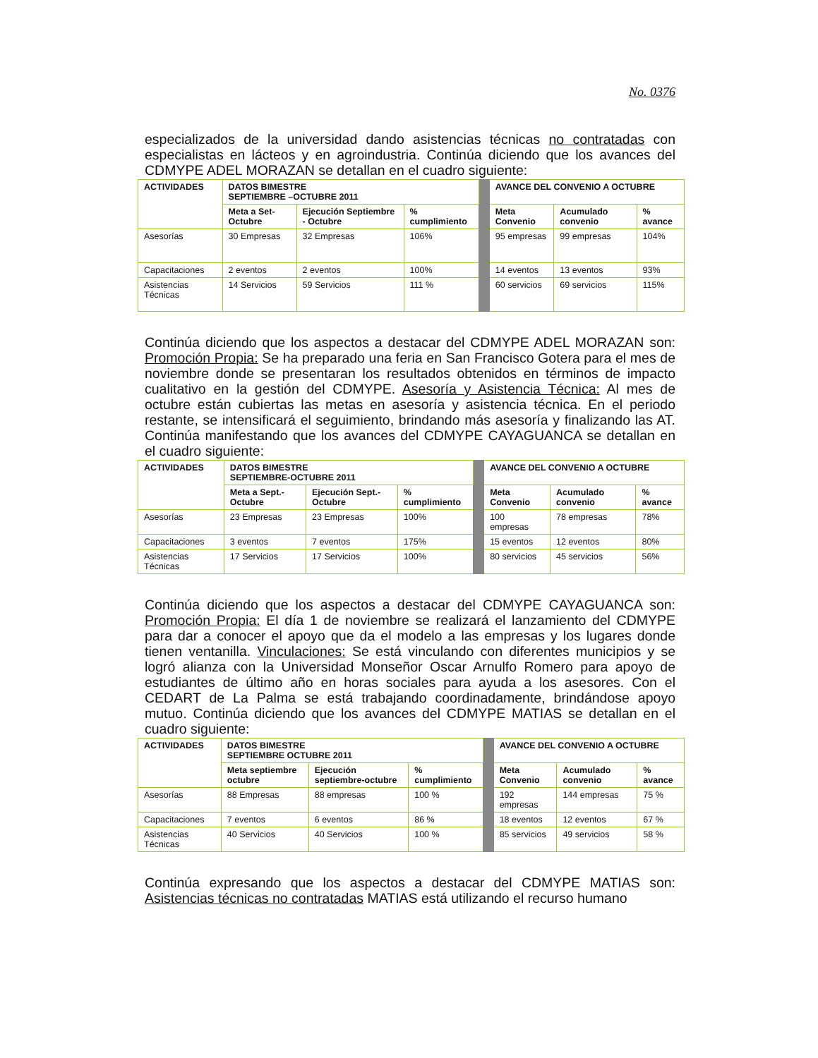No. 0376
especializados de la universidad dando asistencias técnicas no contratadas con especialistas en lácteos y en agroindustria. Continúa diciendo que los avances del CDMYPE ADEL MORAZAN se detallan en el cuadro siguiente:
| ACTIVIDADES | DATOS BIMESTRE SEPTIEMBRE –OCTUBRE 2011 | | | | AVANCE DEL CONVENIO A OCTUBRE | | |
| | Meta a Set-Octubre | Ejecución Septiembre - Octubre | % cumplimiento | | Meta Convenio | Acumulado convenio | % avance |
| Asesorías | 30 Empresas | 32 Empresas | 106% | | 95 empresas | 99 empresas | 104% |
| Capacitaciones | 2 eventos | 2 eventos | 100% | | 14 eventos | 13 eventos | 93% |
| Asistencias Técnicas | 14 Servicios | 59 Servicios | 111 % | | 60 servicios | 69 servicios | 115% |
Continúa diciendo que los aspectos a destacar del CDMYPE ADEL MORAZAN son: Promoción Propia: Se ha preparado una feria en San Francisco Gotera para el mes de noviembre donde se presentaran los resultados obtenidos en términos de impacto cualitativo en la gestión del CDMYPE. Asesoría y Asistencia Técnica: Al mes de octubre están cubiertas las metas en asesoría y asistencia técnica. En el periodo restante, se intensificará el seguimiento, brindando más asesoría y finalizando las AT. Continúa manifestando que los avances del CDMYPE CAYAGUANCA se detallan en el cuadro siguiente:
| ACTIVIDADES | DATOS BIMESTRE SEPTIEMBRE-OCTUBRE 2011 | | | | AVANCE DEL CONVENIO A OCTUBRE | | |
| | Meta a Sept.-Octubre | Ejecución Sept.-Octubre | % cumplimiento | | Meta Convenio | Acumulado convenio | % avance |
| Asesorías | 23 Empresas | 23 Empresas | 100% | | 100 empresas | 78 empresas | 78% |
| Capacitaciones | 3 eventos | 7 eventos | 175% | | 15 eventos | 12 eventos | 80% |
| Asistencias Técnicas | 17 Servicios | 17 Servicios | 100% | | 80 servicios | 45 servicios | 56% |
Continúa diciendo que los aspectos a destacar del CDMYPE CAYAGUANCA son: Promoción Propia: El día 1 de noviembre se realizará el lanzamiento del CDMYPE para dar a conocer el apoyo que da el modelo a las empresas y los lugares donde tienen ventanilla. Vinculaciones: Se está vinculando con diferentes municipios y se logró alianza con la Universidad Monseñor Oscar Arnulfo Romero para apoyo de estudiantes de último año en horas sociales para ayuda a los asesores. Con el CEDART de La Palma se está trabajando coordinadamente, brindándose apoyo mutuo. Continúa diciendo que los avances del CDMYPE MATIAS se detallan en el cuadro siguiente:
| ACTIVIDADES | DATOS BIMESTRE SEPTIEMBRE OCTUBRE 2011 | | | | AVANCE DEL CONVENIO A OCTUBRE | | |
| | Meta septiembre octubre | Ejecución septiembre-octubre | % cumplimiento | | Meta Convenio | Acumulado convenio | % avance |
| Asesorías | 88 Empresas | 88 empresas | 100 % | | 192 empresas | 144 empresas | 75 % |
| Capacitaciones | 7 eventos | 6 eventos | 86 % | | 18 eventos | 12 eventos | 67 % |
| Asistencias Técnicas | 40 Servicios | 40 Servicios | 100 % | | 85 servicios | 49 servicios | 58 % |
Continúa expresando que los aspectos a destacar del CDMYPE MATIAS son: Asistencias técnicas no contratadas MATIAS está utilizando el recurso humano